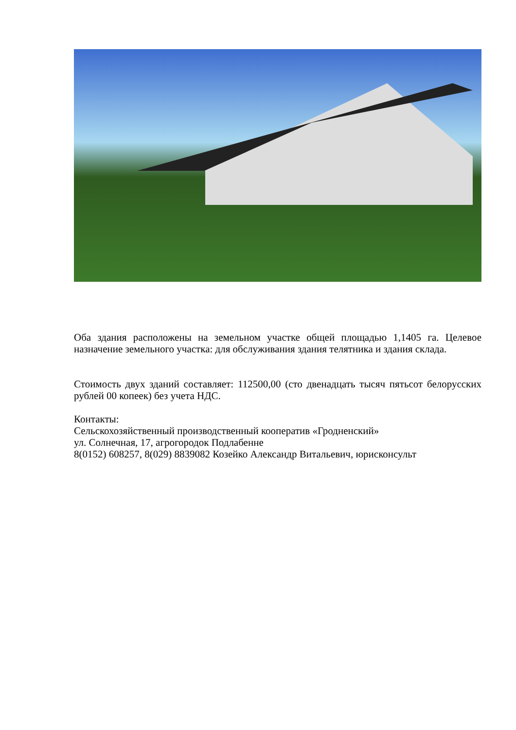Оба здания расположены на земельном участке общей площадью 1,1405 га. Целевое назначение земельного участка: для обслуживания здания телятника и здания склада.
Стоимость двух зданий составляет: 112500,00 (сто двенадцать тысяч пятьсот белорусских рублей 00 копеек) без учета НДС.
Контакты:
Сельскохозяйственный производственный кооператив «Гродненский»
ул. Солнечная, 17, агрогородок Подлабенне
8(0152) 608257, 8(029) 8839082 Козейко Александр Витальевич, юрисконсульт